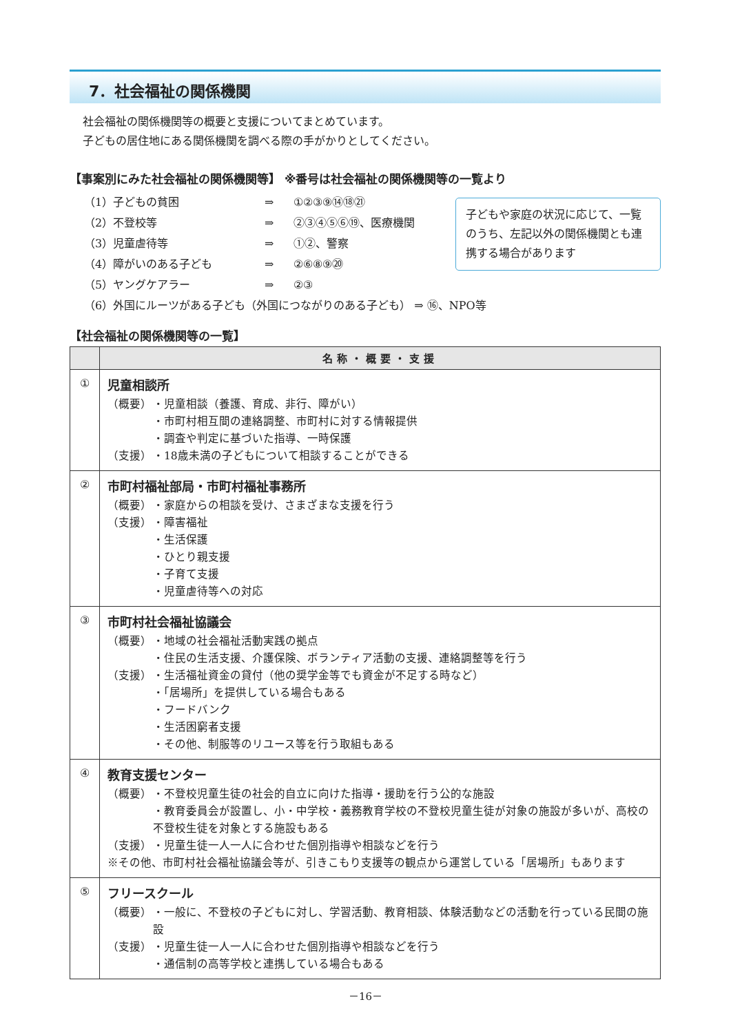7．社会福祉の関係機関
社会福祉の関係機関等の概要と支援についてまとめています。
子どもの居住地にある関係機関を調べる際の手がかりとしてください。
【事案別にみた社会福祉の関係機関等】 ※番号は社会福祉の関係機関等の一覧より
| （1）子どもの貧困 | ⇒ | ①②③⑨⑭⑱㉑ |
| （2）不登校等 | ⇒ | ②③④⑤⑥⑲、医療機関 |
| （3）児童虐待等 | ⇒ | ①②、警察 |
| （4）障がいのある子ども | ⇒ | ②⑥⑧⑨⑳ |
| （5）ヤングケアラー | ⇒ | ②③ |
| （6）外国にルーツがある子ども（外国につながりのある子ども） ⇒ ⑯、NPO等 | | |
子どもや家庭の状況に応じて、一覧のうち、左記以外の関係機関とも連携する場合があります
【社会福祉の関係機関等の一覧】
| | 名称・概要・支援 |
| --- | --- |
| ① | 児童相談所 （概要） ・児童相談（養護、育成、非行、障がい） ・市町村相互間の連絡調整、市町村に対する情報提供 ・調査や判定に基づいた指導、一時保護 （支援） ・18歳未満の子どもについて相談することができる |
| ② | 市町村福祉部局・市町村福祉事務所 （概要） ・家庭からの相談を受け、さまざまな支援を行う （支援） ・障害福祉 ・生活保護 ・ひとり親支援 ・子育て支援 ・児童虐待等への対応 |
| ③ | 市町村社会福祉協議会 （概要） ・地域の社会福祉活動実践の拠点 ・住民の生活支援、介護保険、ボランティア活動の支援、連絡調整等を行う （支援） ・生活福祉資金の貸付（他の奨学金等でも資金が不足する時など） ・「居場所」を提供している場合もある ・フードバンク ・生活困窮者支援 ・その他、制服等のリユース等を行う取組もある |
| ④ | 教育支援センター （概要） ・不登校児童生徒の社会的自立に向けた指導・援助を行う公的な施設 ・教育委員会が設置し、小・中学校・義務教育学校の不登校児童生徒が対象の施設が多いが、高校の不登校生徒を対象とする施設もある （支援） ・児童生徒一人一人に合わせた個別指導や相談などを行う ※その他、市町村社会福祉協議会等が、引きこもり支援等の観点から運営している「居場所」もあります |
| ⑤ | フリースクール （概要） ・一般に、不登校の子どもに対し、学習活動、教育相談、体験活動などの活動を行っている民間の施設 （支援） ・児童生徒一人一人に合わせた個別指導や相談などを行う ・通信制の高等学校と連携している場合もある |
－16－